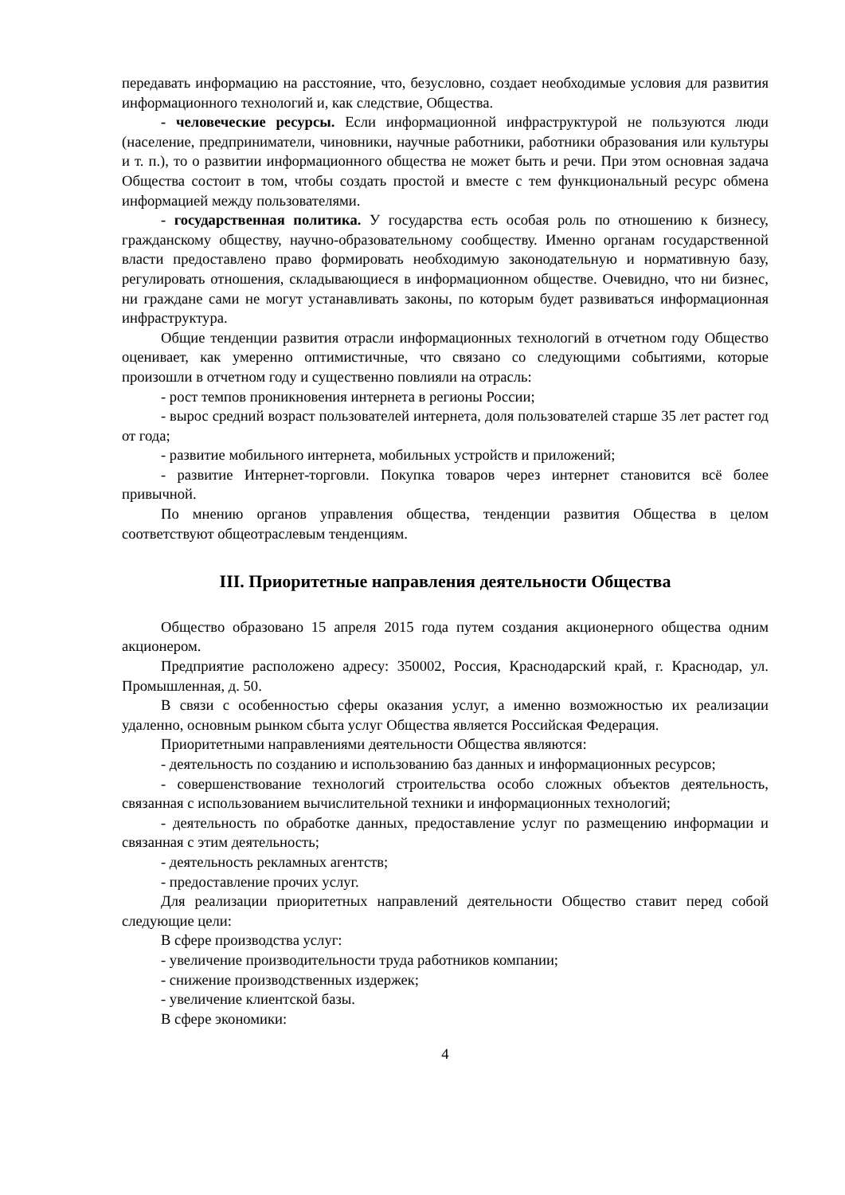передавать информацию на расстояние, что, безусловно, создает необходимые условия для развития информационного технологий и, как следствие, Общества.
- человеческие ресурсы. Если информационной инфраструктурой не пользуются люди (население, предприниматели, чиновники, научные работники, работники образования или культуры и т. п.), то о развитии информационного общества не может быть и речи. При этом основная задача Общества состоит в том, чтобы создать простой и вместе с тем функциональный ресурс обмена информацией между пользователями.
- государственная политика. У государства есть особая роль по отношению к бизнесу, гражданскому обществу, научно-образовательному сообществу. Именно органам государственной власти предоставлено право формировать необходимую законодательную и нормативную базу, регулировать отношения, складывающиеся в информационном обществе. Очевидно, что ни бизнес, ни граждане сами не могут устанавливать законы, по которым будет развиваться информационная инфраструктура.
Общие тенденции развития отрасли информационных технологий в отчетном году Общество оценивает, как умеренно оптимистичные, что связано со следующими событиями, которые произошли в отчетном году и существенно повлияли на отрасль:
- рост темпов проникновения интернета в регионы России;
- вырос средний возраст пользователей интернета, доля пользователей старше 35 лет растет год от года;
- развитие мобильного интернета, мобильных устройств и приложений;
- развитие Интернет-торговли. Покупка товаров через интернет становится всё более привычной.
По мнению органов управления общества, тенденции развития Общества в целом соответствуют общеотраслевым тенденциям.
III. Приоритетные направления деятельности Общества
Общество образовано 15 апреля 2015 года путем создания акционерного общества одним акционером.
Предприятие расположено адресу: 350002, Россия, Краснодарский край, г. Краснодар, ул. Промышленная, д. 50.
В связи с особенностью сферы оказания услуг, а именно возможностью их реализации удаленно, основным рынком сбыта услуг Общества является Российская Федерация.
Приоритетными направлениями деятельности Общества являются:
- деятельность по созданию и использованию баз данных и информационных ресурсов;
- совершенствование технологий строительства особо сложных объектов деятельность, связанная с использованием вычислительной техники и информационных технологий;
- деятельность по обработке данных, предоставление услуг по размещению информации и связанная с этим деятельность;
- деятельность рекламных агентств;
- предоставление прочих услуг.
Для реализации приоритетных направлений деятельности Общество ставит перед собой следующие цели:
В сфере производства услуг:
- увеличение производительности труда работников компании;
- снижение производственных издержек;
- увеличение клиентской базы.
В сфере экономики:
4